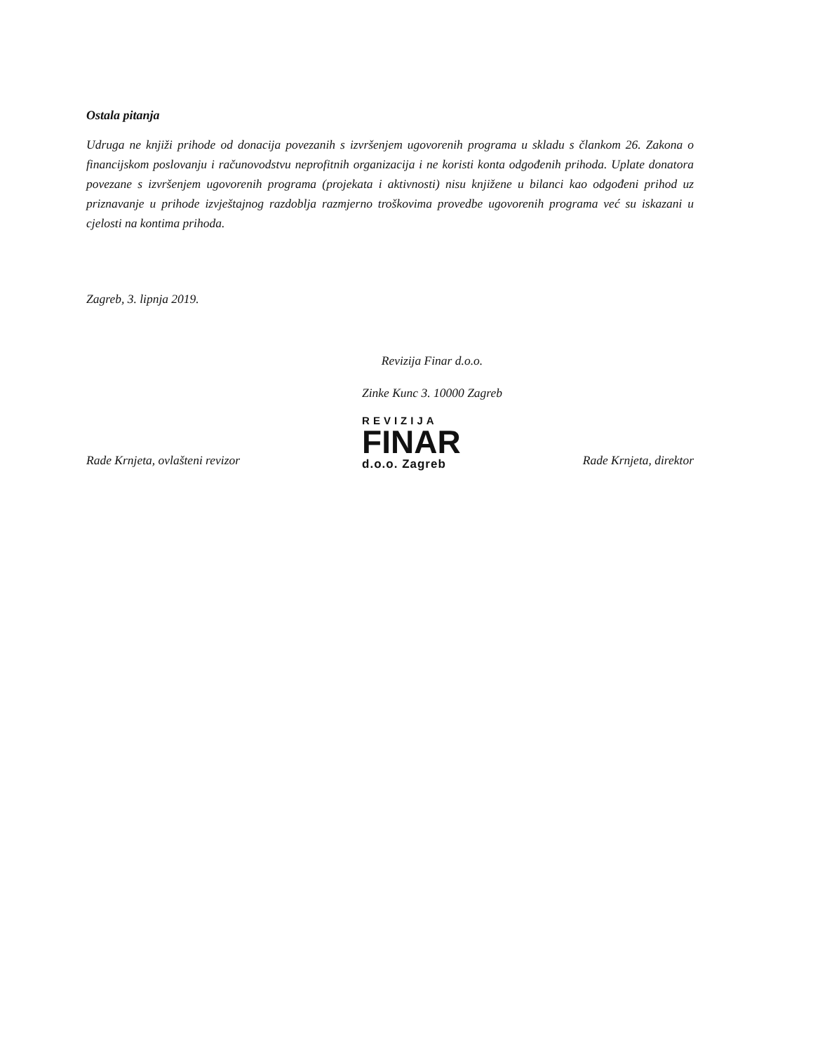Ostala pitanja
Udruga ne knjiži prihode od donacija povezanih s izvršenjem ugovorenih programa u skladu s člankom 26. Zakona o financijskom poslovanju i računovodstvu neprofitnih organizacija i ne koristi konta odgođenih prihoda. Uplate donatora povezane s izvršenjem ugovorenih programa (projekata i aktivnosti) nisu knjižene u bilanci kao odgođeni prihod uz priznavanje u prihode izvještajnog razdoblja razmjerno troškovima provedbe ugovorenih programa već su iskazani u cjelosti na kontima prihoda.
Zagreb, 3. lipnja 2019.
Revizija Finar d.o.o.
Zinke Kunc 3. 10000 Zagreb
Rade Krnjeta, ovlašteni revizor
REVIZIJA
FINAR
d.o.o. Zagreb
Rade Krnjeta, direktor